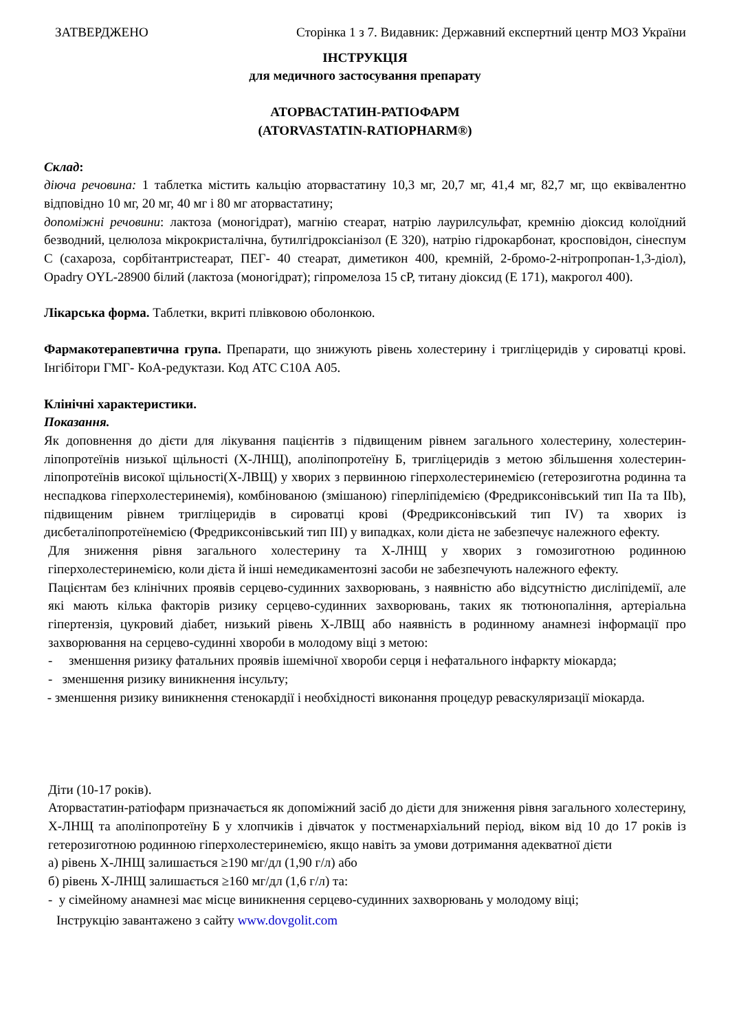ЗАТВЕРДЖЕНО Сторінка 1 з 7. Видавник: Державний експертний центр МОЗ України
ІНСТРУКЦІЯ
для медичного застосування препарату
АТОРВАСТАТИН-РАТІОФАРМ
(ATORVASTATIN-RATIOPHARM®)
Склад:
діюча речовина: 1 таблетка містить кальцію аторвастатину 10,3 мг, 20,7 мг, 41,4 мг, 82,7 мг, що еквівалентно відповідно 10 мг, 20 мг, 40 мг і 80 мг аторвастатину;
допоміжні речовини: лактоза (моногідрат), магнію стеарат, натрію лаурилсульфат, кремнію діоксид колоїдний безводний, целюлоза мікрокристалічна, бутилгідроксіанізол (Е 320), натрію гідрокарбонат, кросповідон, сінеспум С (сахароза, сорбітантристеарат, ПЕГ- 40 стеарат, диметикон 400, кремній, 2-бромо-2-нітропропан-1,3-діол), Opadry OYL-28900 білий (лактоза (моногідрат); гіпромелоза 15 cP, титану діоксид (Е 171), макрогол 400).
Лікарська форма. Таблетки, вкриті плівковою оболонкою.
Фармакотерапевтична група. Препарати, що знижують рівень холестерину і тригліцеридів у сироватці крові. Інгібітори ГМГ- КоА-редуктази. Код АТС С10А А05.
Клінічні характеристики.
Показання.
Як доповнення до дієти для лікування пацієнтів з підвищеним рівнем загального холестерину, холестерин-ліпопротеїнів низької щільності (Х-ЛНЩ), аполіпопротеїну Б, тригліцеридів з метою збільшення холестерин-ліпопротеїнів високої щільності(Х-ЛВЩ) у хворих з первинною гіперхолестеринемією (гетерозиготна родинна та неспадкова гіперхолестеринемія), комбінованою (змішаною) гіперліпідемією (Фредриксонівський тип IIa та IIb), підвищеним рівнем тригліцеридів в сироватці крові (Фредриксонівський тип IV) та хворих із дисбеталіпопротеїнемією (Фредриксонівський тип III) у випадках, коли дієта не забезпечує належного ефекту.
Для зниження рівня загального холестерину та Х-ЛНЩ у хворих з гомозиготною родинною гіперхолестеринемією, коли дієта й інші немедикаментозні засоби не забезпечують належного ефекту.
Пацієнтам без клінічних проявів серцево-судинних захворювань, з наявністю або відсутністю дисліпідемії, але які мають кілька факторів ризику серцево-судинних захворювань, таких як тютюнопаління, артеріальна гіпертензія, цукровий діабет, низький рівень Х-ЛВЩ або наявність в родинному анамнезі інформації про захворювання на серцево-судинні хвороби в молодому віці з метою:
- зменшення ризику фатальних проявів ішемічної хвороби серця і нефатального інфаркту міокарда;
- зменшення ризику виникнення інсульту;
- зменшення ризику виникнення стенокардії і необхідності виконання процедур реваскуляризації міокарда.
Діти (10-17 років).
Аторвастатин-ратіофарм призначається як допоміжний засіб до дієти для зниження рівня загального холестерину, Х-ЛНЩ та аполіпопротеїну Б у хлопчиків і дівчаток у постменархіальний період, віком від 10 до 17 років із гетерозиготною родинною гіперхолестеринемією, якщо навіть за умови дотримання адекватної дієти
а) рівень Х-ЛНЩ залишається ≥190 мг/дл (1,90 г/л) або
б) рівень Х-ЛНЩ залишається ≥160 мг/дл (1,6 г/л) та:
- у сімейному анамнезі має місце виникнення серцево-судинних захворювань у молодому віці;
Інструкцію завантажено з сайту www.dovgolit.com